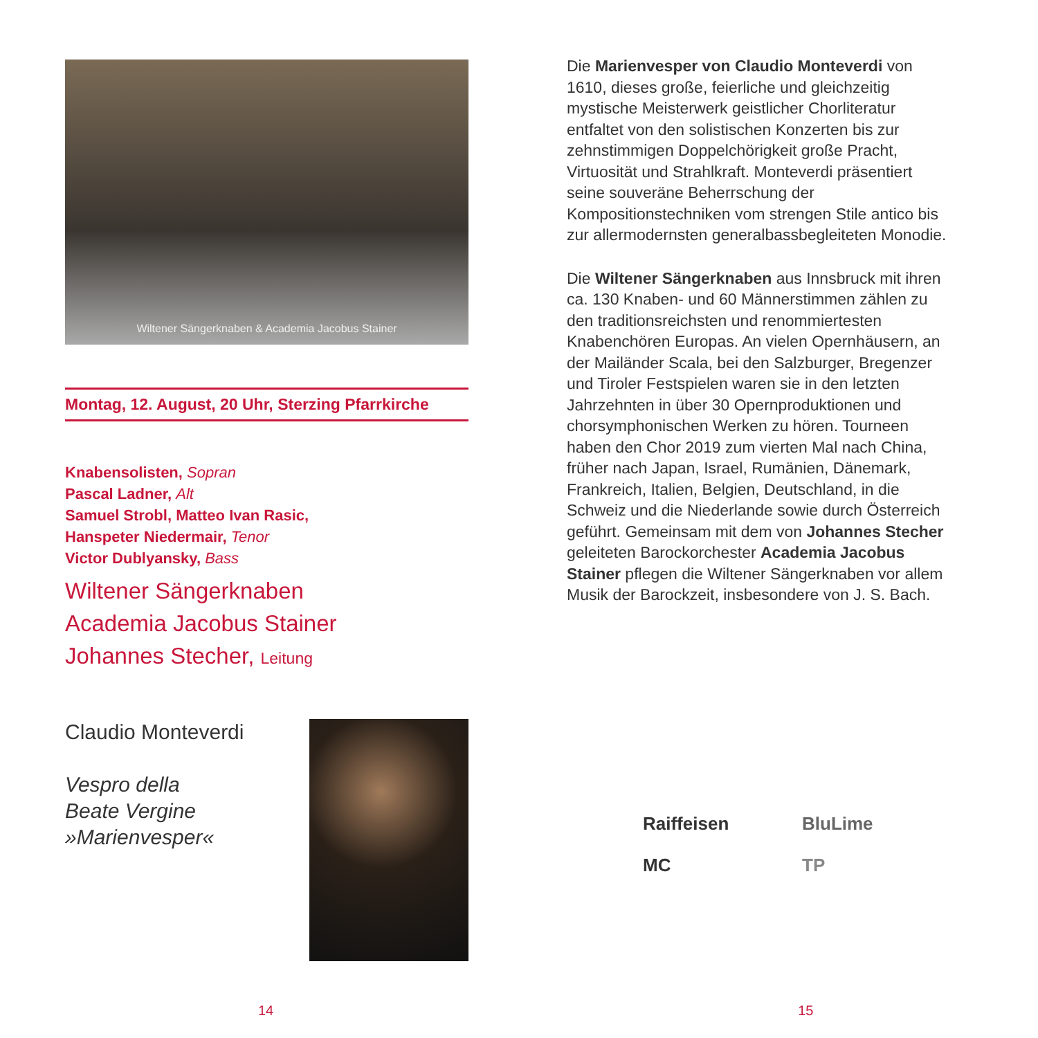Wiltener Sängerknaben & Academia Jacobus Stainer
Montag, 12. August, 20 Uhr, Sterzing Pfarrkirche
Knabensolisten, Sopran
Pascal Ladner, Alt
Samuel Strobl, Matteo Ivan Rasic,
Hanspeter Niedermair, Tenor
Victor Dublyansky, Bass
Wiltener Sängerknaben
Academia Jacobus Stainer
Johannes Stecher, Leitung
Claudio Monteverdi
Vespro della
Beate Vergine
»Marienvesper«
Die Marienvesper von Claudio Monteverdi von 1610, dieses große, feierliche und gleichzeitig mystische Meisterwerk geistlicher Chorliteratur entfaltet von den solistischen Konzerten bis zur zehnstimmigen Doppelchörigkeit große Pracht, Virtuosität und Strahlkraft. Monteverdi präsentiert seine souveräne Beherrschung der Kompositionstechniken vom strengen Stile antico bis zur allermodernsten generalbassbegleiteten Monodie.
Die Wiltener Sängerknaben aus Innsbruck mit ihren ca. 130 Knaben- und 60 Männerstimmen zählen zu den traditionsreichsten und renom­miertesten Knabenchören Europas. An vielen Opernhäusern, an der Mailänder Scala, bei den Salzburger, Bregenzer und Tiroler Festspielen waren sie in den letzten Jahrzehnten in über 30 Opernproduktionen und chorsymphonischen Werken zu hören. Tourneen haben den Chor 2019 zum vierten Mal nach China, früher nach Japan, Israel, Rumänien, Dänemark, Frankreich, Italien, Belgien, Deutschland, in die Schweiz und die Niederlande sowie durch Österreich geführt. Gemeinsam mit dem von Johannes Stecher geleiteten Barockorchester Academia Jacobus Stainer pflegen die Wiltener Sängerknaben vor allem Musik der Barockzeit, insbesondere von J. S. Bach.
Raiffeisen
BluLime
MC
TP
14 15